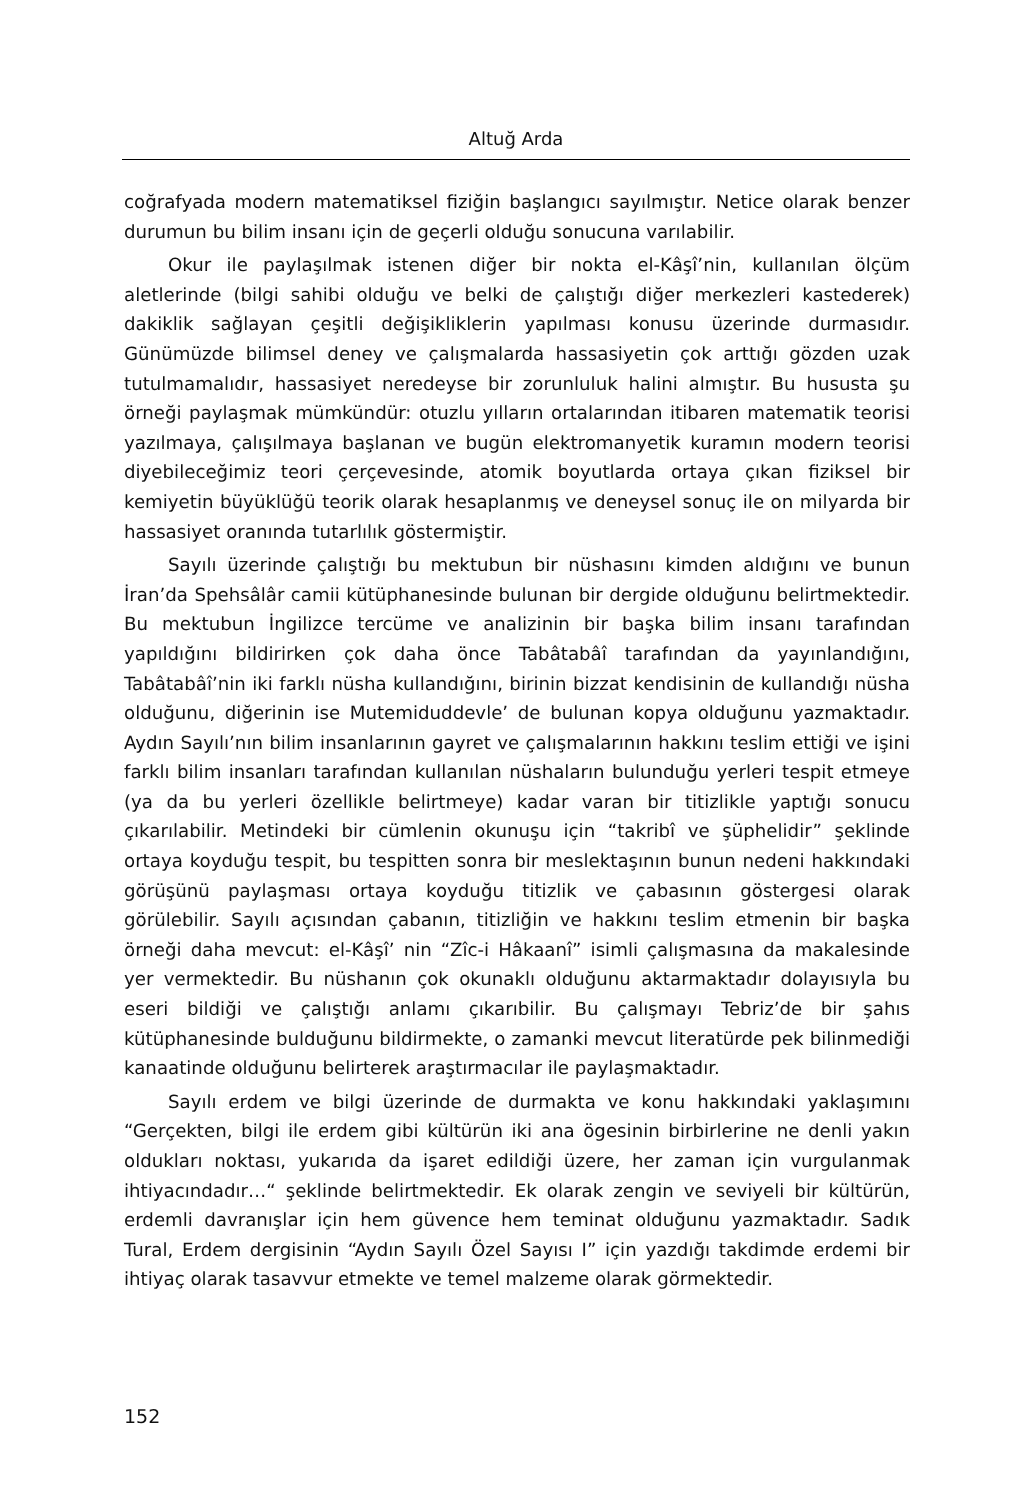Altuğ Arda
coğrafyada modern matematiksel fiziğin başlangıcı sayılmıştır. Netice olarak benzer durumun bu bilim insanı için de geçerli olduğu sonucuna varılabilir.
Okur ile paylaşılmak istenen diğer bir nokta el-Kâşî’nin, kullanılan ölçüm aletlerinde (bilgi sahibi olduğu ve belki de çalıştığı diğer merkezleri kastederek) dakiklik sağlayan çeşitli değişikliklerin yapılması konusu üzerinde durmasıdır. Günümüzde bilimsel deney ve çalışmalarda hassasiyetin çok arttığı gözden uzak tutulmamalıdır, hassasiyet neredeyse bir zorunluluk halini almıştır. Bu hususta şu örneği paylaşmak mümkündür: otuzlu yılların ortalarından itibaren matematik teorisi yazılmaya, çalışılmaya başlanan ve bugün elektromanyetik kuramın modern teorisi diyebileceğimiz teori çerçevesinde, atomik boyutlarda ortaya çıkan fiziksel bir kemiyetin büyüklüğü teorik olarak hesaplanmış ve deneysel sonuç ile on milyarda bir hassasiyet oranında tutarlılık göstermiştir.
Sayılı üzerinde çalıştığı bu mektubun bir nüshasını kimden aldığını ve bunun İran’da Spehsâlâr camii kütüphanesinde bulunan bir dergide olduğunu belirtmektedir. Bu mektubun İngilizce tercüme ve analizinin bir başka bilim insanı tarafından yapıldığını bildirirken çok daha önce Tabâtabâî tarafından da yayınlandığını, Tabâtabâî’nin iki farklı nüsha kullandığını, birinin bizzat kendisinin de kullandığı nüsha olduğunu, diğerinin ise Mutemiduddevle’ de bulunan kopya olduğunu yazmaktadır. Aydın Sayılı’nın bilim insanlarının gayret ve çalışmalarının hakkını teslim ettiği ve işini farklı bilim insanları tarafından kullanılan nüshaların bulunduğu yerleri tespit etmeye (ya da bu yerleri özellikle belirtmeye) kadar varan bir titizlikle yaptığı sonucu çıkarılabilir. Metindeki bir cümlenin okunuşu için “takribî ve şüphelidir” şeklinde ortaya koyduğu tespit, bu tespitten sonra bir meslektaşının bunun nedeni hakkındaki görüşünü paylaşması ortaya koyduğu titizlik ve çabasının göstergesi olarak görülebilir. Sayılı açısından çabanın, titizliğin ve hakkını teslim etmenin bir başka örneği daha mevcut: el-Kâşî’ nin “Zîc-i Hâkaanî” isimli çalışmasına da makalesinde yer vermektedir. Bu nüshanın çok okunaklı olduğunu aktarmaktadır dolayısıyla bu eseri bildiği ve çalıştığı anlamı çıkarıbilir. Bu çalışmayı Tebriz’de bir şahıs kütüphanesinde bulduğunu bildirmekte, o zamanki mevcut literatürde pek bilinmediği kanaatinde olduğunu belirterek araştırmacılar ile paylaşmaktadır.
Sayılı erdem ve bilgi üzerinde de durmakta ve konu hakkındaki yaklaşımını “Gerçekten, bilgi ile erdem gibi kültürün iki ana ögesinin birbirlerine ne denli yakın oldukları noktası, yukarıda da işaret edildiği üzere, her zaman için vurgulanmak ihtiyacındadır…“ şeklinde belirtmektedir. Ek olarak zengin ve seviyeli bir kültürün, erdemli davranışlar için hem güvence hem teminat olduğunu yazmaktadır. Sadık Tural, Erdem dergisinin “Aydın Sayılı Özel Sayısı I” için yazdığı takdimde erdemi bir ihtiyaç olarak tasavvur etmekte ve temel malzeme olarak görmektedir.
152